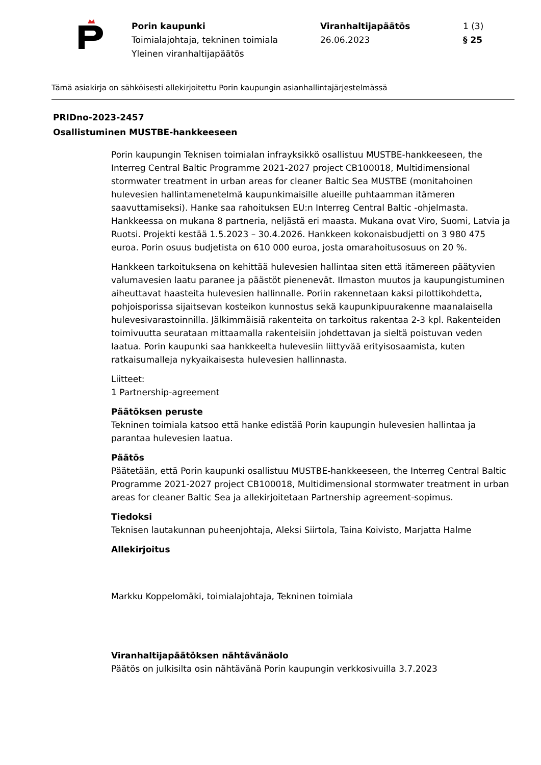Porin kaupunki
Toimialajohtaja, tekninen toimiala
Yleinen viranhaltijapäätös
Viranhaltijapäätös
26.06.2023
1 (3)
§ 25
Tämä asiakirja on sähköisesti allekirjoitettu Porin kaupungin asianhallintajärjestelmässä
PRIDno-2023-2457
Osallistuminen MUSTBE-hankkeeseen
Porin kaupungin Teknisen toimialan infrayksikkö osallistuu MUSTBE-hankkeeseen, the Interreg Central Baltic Programme 2021-2027 project CB100018, Multidimensional stormwater treatment in urban areas for cleaner Baltic Sea MUSTBE (monitahoinen hulevesien hallintamenetelmä kaupunkimaisille alueille puhtaamman itämeren saavuttamiseksi). Hanke saa rahoituksen EU:n Interreg Central Baltic -ohjelmasta. Hankkeessa on mukana 8 partneria, neljästä eri maasta. Mukana ovat Viro, Suomi, Latvia ja Ruotsi. Projekti kestää 1.5.2023 – 30.4.2026. Hankkeen kokonaisbudjetti on 3 980 475 euroa. Porin osuus budjetista on 610 000 euroa, josta omarahoitusosuus on 20 %.
Hankkeen tarkoituksena on kehittää hulevesien hallintaa siten että itämereen päätyvien valumavesien laatu paranee ja päästöt pienenevät. Ilmaston muutos ja kaupungistuminen aiheuttavat haasteita hulevesien hallinnalle. Poriin rakennetaan kaksi pilottikohdetta, pohjoisporissa sijaitsevan kosteikon kunnostus sekä kaupunkipuurakenne maanalaisella hulevesivarastoinnilla. Jälkimmäisiä rakenteita on tarkoitus rakentaa 2-3 kpl. Rakenteiden toimivuutta seurataan mittaamalla rakenteisiin johdettavan ja sieltä poistuvan veden laatua. Porin kaupunki saa hankkeelta hulevesiin liittyvää erityisosaamista, kuten ratkaisumalleja nykyaikaisesta hulevesien hallinnasta.
Liitteet:
1 Partnership-agreement
Päätöksen peruste
Tekninen toimiala katsoo että hanke edistää Porin kaupungin hulevesien hallintaa ja parantaa hulevesien laatua.
Päätös
Päätetään, että Porin kaupunki osallistuu MUSTBE-hankkeeseen, the Interreg Central Baltic Programme 2021-2027 project CB100018, Multidimensional stormwater treatment in urban areas for cleaner Baltic Sea ja allekirjoitetaan Partnership agreement-sopimus.
Tiedoksi
Teknisen lautakunnan puheenjohtaja, Aleksi Siirtola, Taina Koivisto, Marjatta Halme
Allekirjoitus
Markku Koppelomäki, toimialajohtaja, Tekninen toimiala
Viranhaltijapäätöksen nähtävänäolo
Päätös on julkisilta osin nähtävänä Porin kaupungin verkkosivuilla 3.7.2023